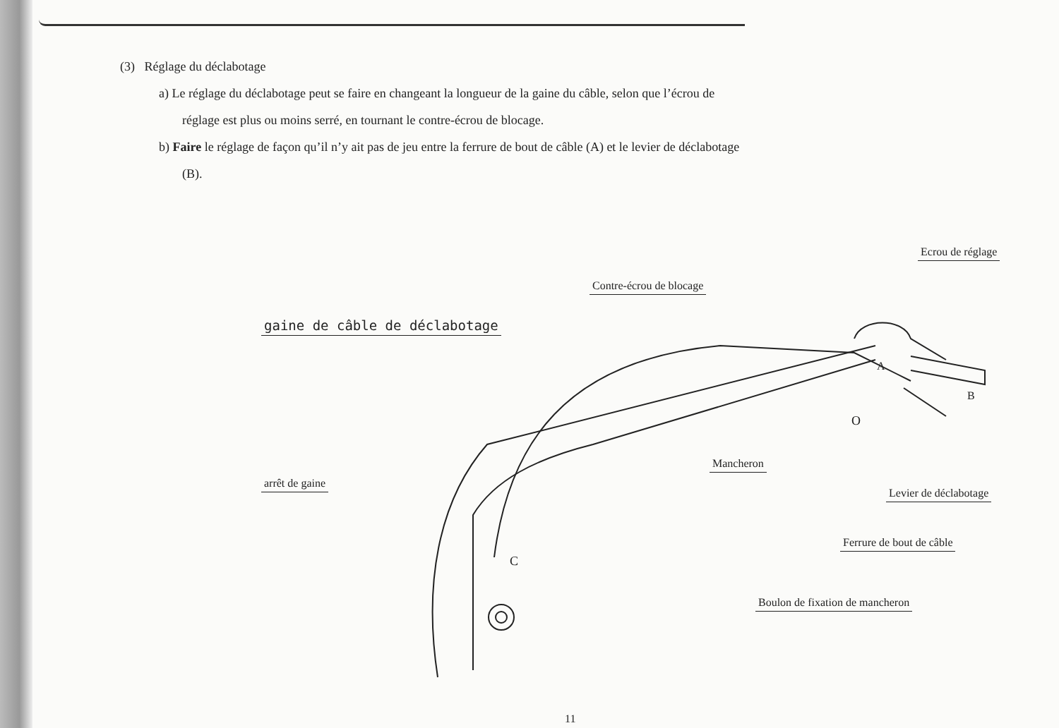(3) Réglage du déclabotage
a) Le réglage du déclabotage peut se faire en changeant la longueur de la gaine du câble, selon que l’écrou de
réglage est plus ou moins serré, en tournant le contre-écrou de blocage.
b) Faire le réglage de façon qu’il n’y ait pas de jeu entre la ferrure de bout de câble (A) et le levier de déclabotage
(B).
gaine de câble de déclabotage
Contre-écrou de blocage
Ecrou de réglage
arrêt de gaine
Mancheron
A
B
O
C
Levier de déclabotage
Ferrure de bout de câble
Boulon de fixation de mancheron
11